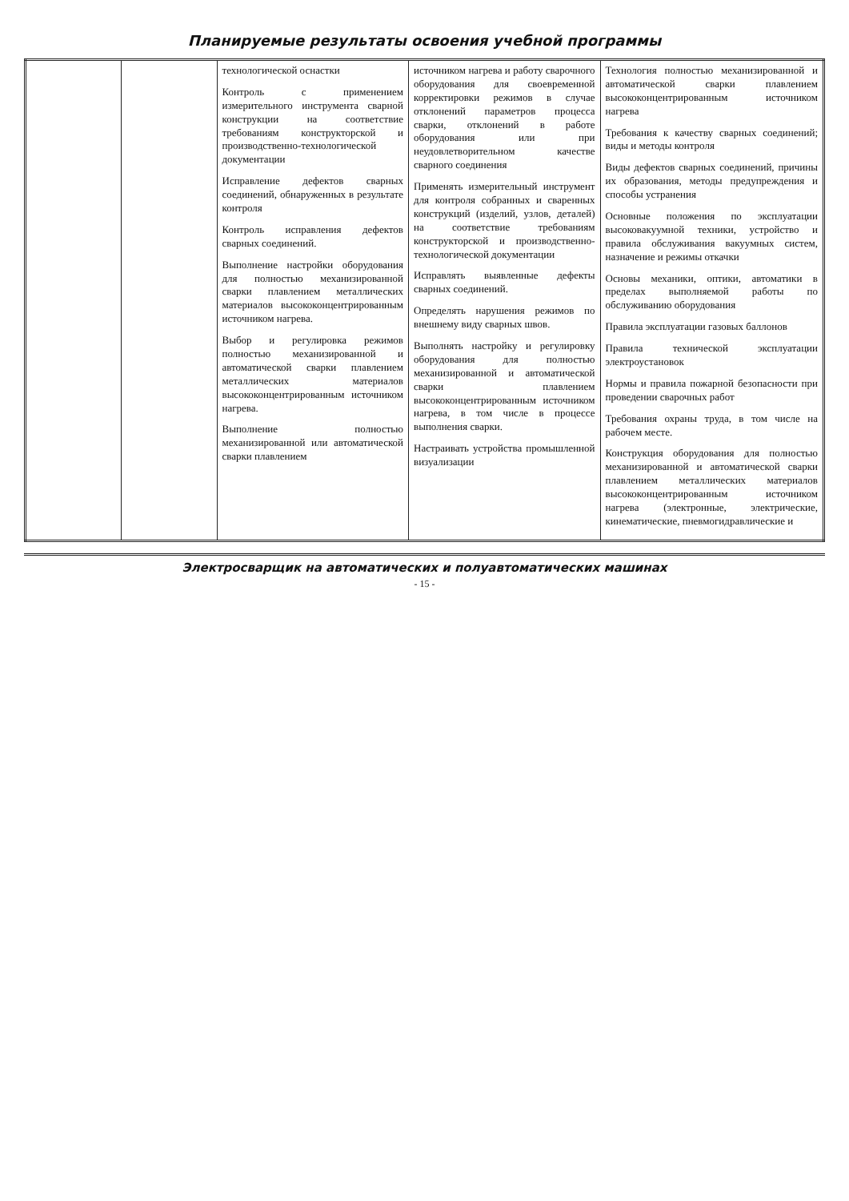Планируемые результаты освоения учебной программы
| | | технологической оснастки Контроль с применением измерительного инструмента сварной конструкции на соответствие требованиям конструкторской и производственно-технологической документации Исправление дефектов сварных соединений, обнаруженных в результате контроля Контроль исправления дефектов сварных соединений. Выполнение настройки оборудования для полностью механизированной сварки плавлением металлических материалов высококонцентрированным источником нагрева. Выбор и регулировка режимов полностью механизированной и автоматической сварки плавлением металлических материалов высококонцентрированным источником нагрева. Выполнение полностью механизированной или автоматической сварки плавлением | источником нагрева и работу сварочного оборудования для своевременной корректировки режимов в случае отклонений параметров процесса сварки, отклонений в работе оборудования или при неудовлетворительном качестве сварного соединения Применять измерительный инструмент для контроля собранных и сваренных конструкций (изделий, узлов, деталей) на соответствие требованиям конструкторской и производственно-технологической документации Исправлять выявленные дефекты сварных соединений. Определять нарушения режимов по внешнему виду сварных швов. Выполнять настройку и регулировку оборудования для полностью механизированной и автоматической сварки плавлением высококонцентрированным источником нагрева, в том числе в процессе выполнения сварки. Настраивать устройства промышленной визуализации | Технология полностью механизированной и автоматической сварки плавлением высококонцентрированным источником нагрева Требования к качеству сварных соединений; виды и методы контроля Виды дефектов сварных соединений, причины их образования, методы предупреждения и способы устранения Основные положения по эксплуатации высоковакуумной техники, устройство и правила обслуживания вакуумных систем, назначение и режимы откачки Основы механики, оптики, автоматики в пределах выполняемой работы по обслуживанию оборудования Правила эксплуатации газовых баллонов Правила технической эксплуатации электроустановок Нормы и правила пожарной безопасности при проведении сварочных работ Требования охраны труда, в том числе на рабочем месте. Конструкция оборудования для полностью механизированной и автоматической сварки плавлением металлических материалов высококонцентрированным источником нагрева (электронные, электрические, кинематические, пневмогидравлические и |
Электросварщик на автоматических и полуавтоматических машинах
- 15 -